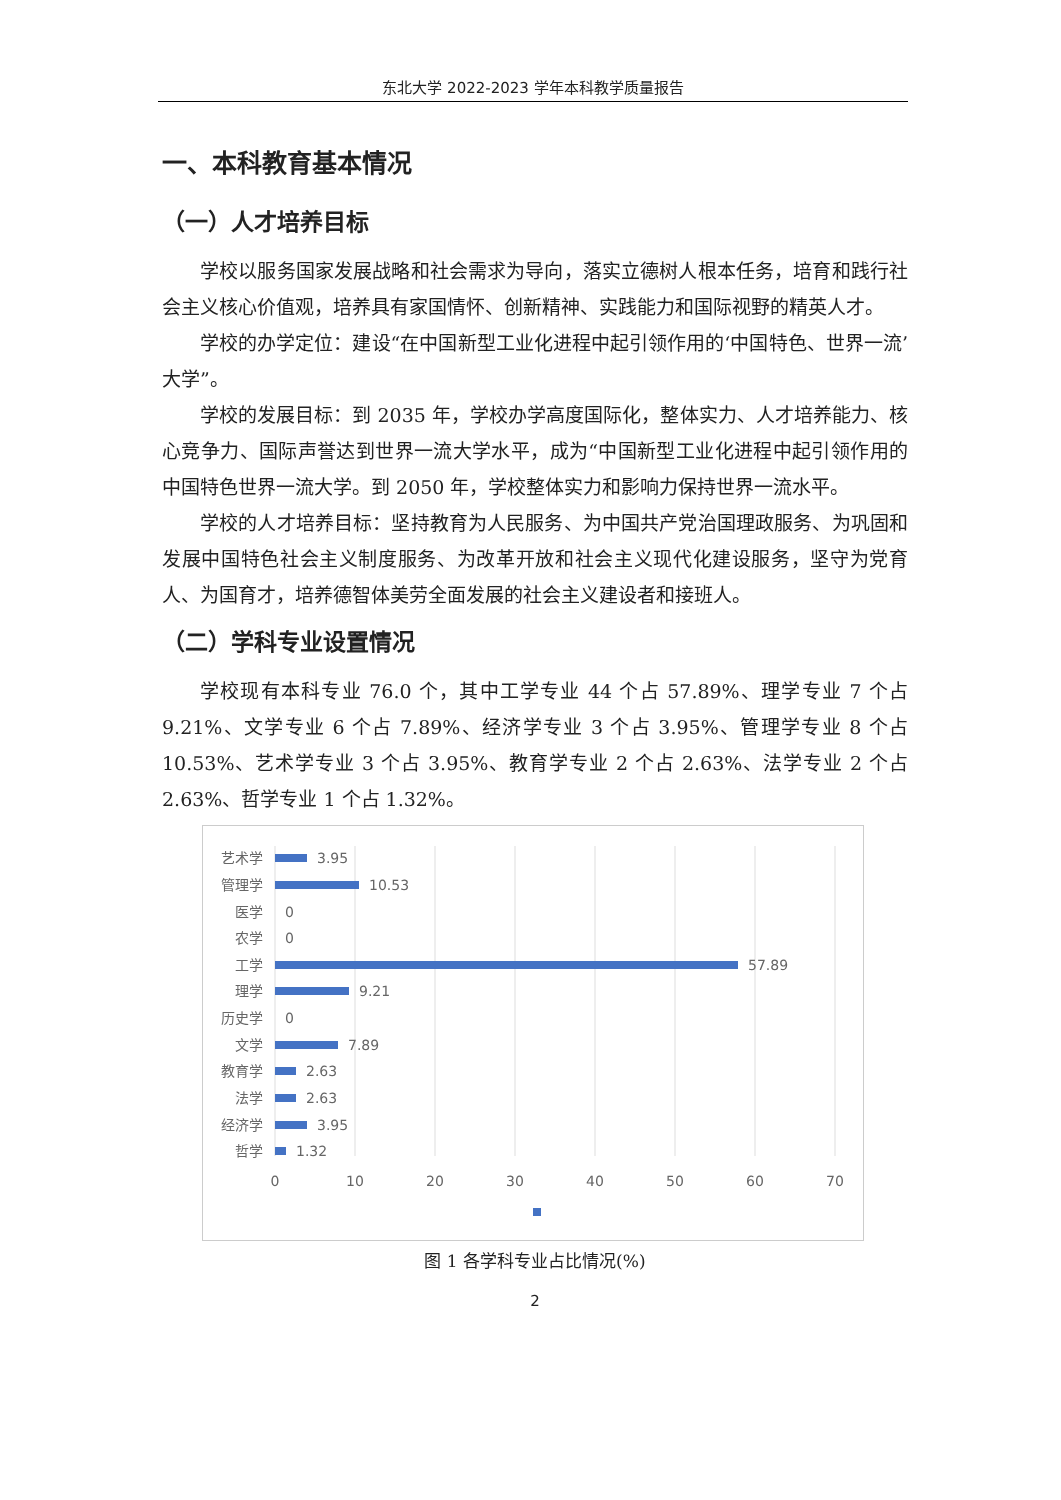东北大学 2022-2023 学年本科教学质量报告
一、本科教育基本情况
（一）人才培养目标
学校以服务国家发展战略和社会需求为导向，落实立德树人根本任务，培育和践行社会主义核心价值观，培养具有家国情怀、创新精神、实践能力和国际视野的精英人才。
学校的办学定位：建设“在中国新型工业化进程中起引领作用的‘中国特色、世界一流’大学”。
学校的发展目标：到 2035 年，学校办学高度国际化，整体实力、人才培养能力、核心竞争力、国际声誉达到世界一流大学水平，成为“中国新型工业化进程中起引领作用的中国特色世界一流大学。到 2050 年，学校整体实力和影响力保持世界一流水平。
学校的人才培养目标：坚持教育为人民服务、为中国共产党治国理政服务、为巩固和发展中国特色社会主义制度服务、为改革开放和社会主义现代化建设服务，坚守为党育人、为国育才，培养德智体美劳全面发展的社会主义建设者和接班人。
（二）学科专业设置情况
学校现有本科专业 76.0 个，其中工学专业 44 个占 57.89%、理学专业 7 个占 9.21%、文学专业 6 个占 7.89%、经济学专业 3 个占 3.95%、管理学专业 8 个占 10.53%、艺术学专业 3 个占 3.95%、教育学专业 2 个占 2.63%、法学专业 2 个占 2.63%、哲学专业 1 个占 1.32%。
艺术学
管理学
医学
农学
工学
理学
历史学
文学
教育学
法学
经济学
哲学
3.95
10.53
0
0
57.89
9.21
0
7.89
2.63
2.63
3.95
1.32
0
10
20
30
40
50
60
70
图 1 各学科专业占比情况(%)
2